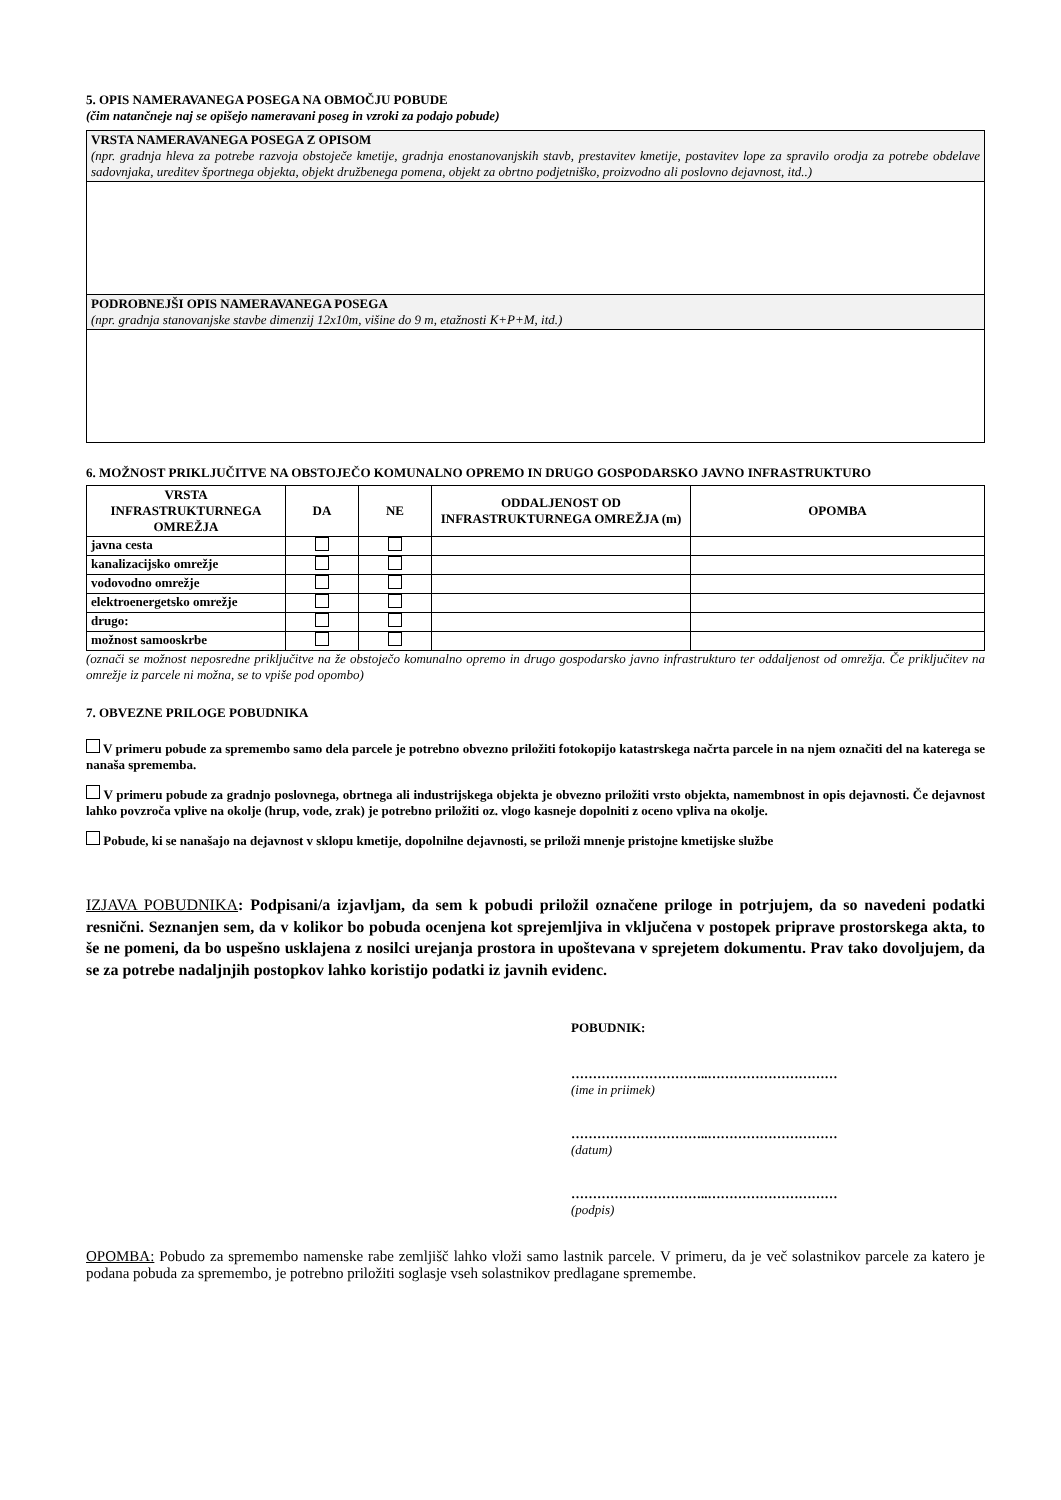5. OPIS NAMERAVANEGA POSEGA NA OBMOČJU POBUDE
(čim natančneje naj se opišejo nameravani poseg in vzroki za podajo pobude)
| VRSTA NAMERAVANEGA POSEGA Z OPISOM (npr. gradnja hleva za potrebe razvoja obstoječe kmetije, gradnja enostanovanjskih stavb, prestavitev kmetije, postavitev lope za spravilo orodja za potrebe obdelave sadovnjaka, ureditev športnega objekta, objekt družbenega pomena, objekt za obrtno podjetniško, proizvodno ali poslovno dejavnost, itd..) |
| PODROBNEJŠI OPIS NAMERAVANEGA POSEGA (npr. gradnja stanovanjske stavbe dimenzij 12x10m, višine do 9 m, etažnosti K+P+M, itd.) |
6. MOŽNOST PRIKLJUČITVE NA OBSTOJEČO KOMUNALNO OPREMO IN DRUGO GOSPODARSKO JAVNO INFRASTRUKTURO
| VRSTA INFRASTRUKTURNEGA OMREŽJA | DA | NE | ODDALJENOST OD INFRASTRUKTURNEGA OMREŽJA (m) | OPOMBA |
| --- | --- | --- | --- | --- |
| javna cesta | | | | |
| kanalizacijsko omrežje | | | | |
| vodovodno omrežje | | | | |
| elektroenergetsko omrežje | | | | |
| drugo: | | | | |
| možnost samooskrbe | | | | |
(označi se možnost neposredne priključitve na že obstoječo komunalno opremo in drugo gospodarsko javno infrastrukturo ter oddaljenost od omrežja. Če priključitev na omrežje iz parcele ni možna, se to vpiše pod opombo)
7. OBVEZNE PRILOGE POBUDNIKA
V primeru pobude za spremembo samo dela parcele je potrebno obvezno priložiti fotokopijo katastrskega načrta parcele in na njem označiti del na katerega se nanaša sprememba.
V primeru pobude za gradnjo poslovnega, obrtnega ali industrijskega objekta je obvezno priložiti vrsto objekta, namembnost in opis dejavnosti. Če dejavnost lahko povzroča vplive na okolje (hrup, vode, zrak) je potrebno priložiti oz. vlogo kasneje dopolniti z oceno vpliva na okolje.
Pobude, ki se nanašajo na dejavnost v sklopu kmetije, dopolnilne dejavnosti, se priloži mnenje pristojne kmetijske službe
IZJAVA POBUDNIKA: Podpisani/a izjavljam, da sem k pobudi priložil označene priloge in potrjujem, da so navedeni podatki resnični. Seznanjen sem, da v kolikor bo pobuda ocenjena kot sprejemljiva in vključena v postopek priprave prostorskega akta, to še ne pomeni, da bo uspešno usklajena z nosilci urejanja prostora in upoštevana v sprejetem dokumentu. Prav tako dovoljujem, da se za potrebe nadaljnjih postopkov lahko koristijo podatki iz javnih evidenc.
POBUDNIK:
…………………………..…………………………
(ime in priimek)
…………………………..…………………………
(datum)
…………………………..…………………………
(podpis)
OPOMBA: Pobudo za spremembo namenske rabe zemljišč lahko vloži samo lastnik parcele. V primeru, da je več solastnikov parcele za katero je podana pobuda za spremembo, je potrebno priložiti soglasje vseh solastnikov predlagane spremembe.